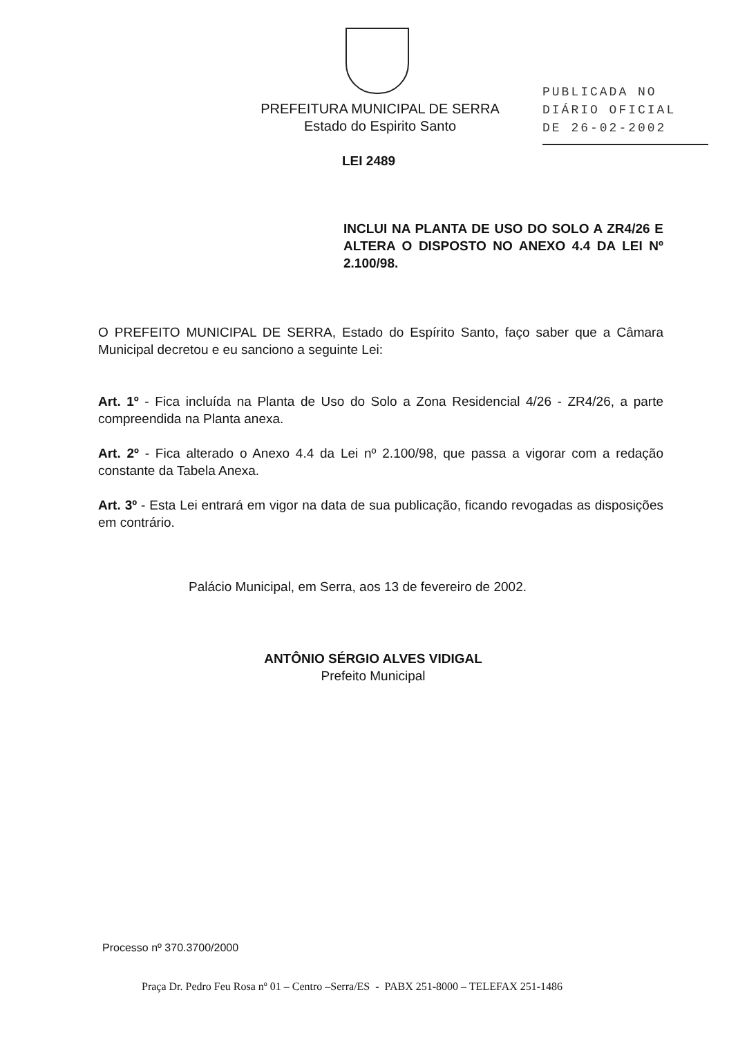PREFEITURA MUNICIPAL DE SERRA
Estado do Espirito Santo
PUBLICADA NO
DIÁRIO OFICIAL
DE 26-02-2002
LEI 2489
INCLUI NA PLANTA DE USO DO SOLO A ZR4/26 E ALTERA O DISPOSTO NO ANEXO 4.4 DA LEI Nº 2.100/98.
O PREFEITO MUNICIPAL DE SERRA, Estado do Espírito Santo, faço saber que a Câmara Municipal decretou e eu sanciono a seguinte Lei:
Art. 1º - Fica incluída na Planta de Uso do Solo a Zona Residencial 4/26 - ZR4/26, a parte compreendida na Planta anexa.
Art. 2º - Fica alterado o Anexo 4.4 da Lei nº 2.100/98, que passa a vigorar com a redação constante da Tabela Anexa.
Art. 3º - Esta Lei entrará em vigor na data de sua publicação, ficando revogadas as disposições em contrário.
Palácio Municipal, em Serra, aos 13 de fevereiro de 2002.
ANTÔNIO SÉRGIO ALVES VIDIGAL
Prefeito Municipal
Processo nº 370.3700/2000
Praça Dr. Pedro Feu Rosa nº 01 – Centro –Serra/ES - PABX 251-8000 – TELEFAX 251-1486